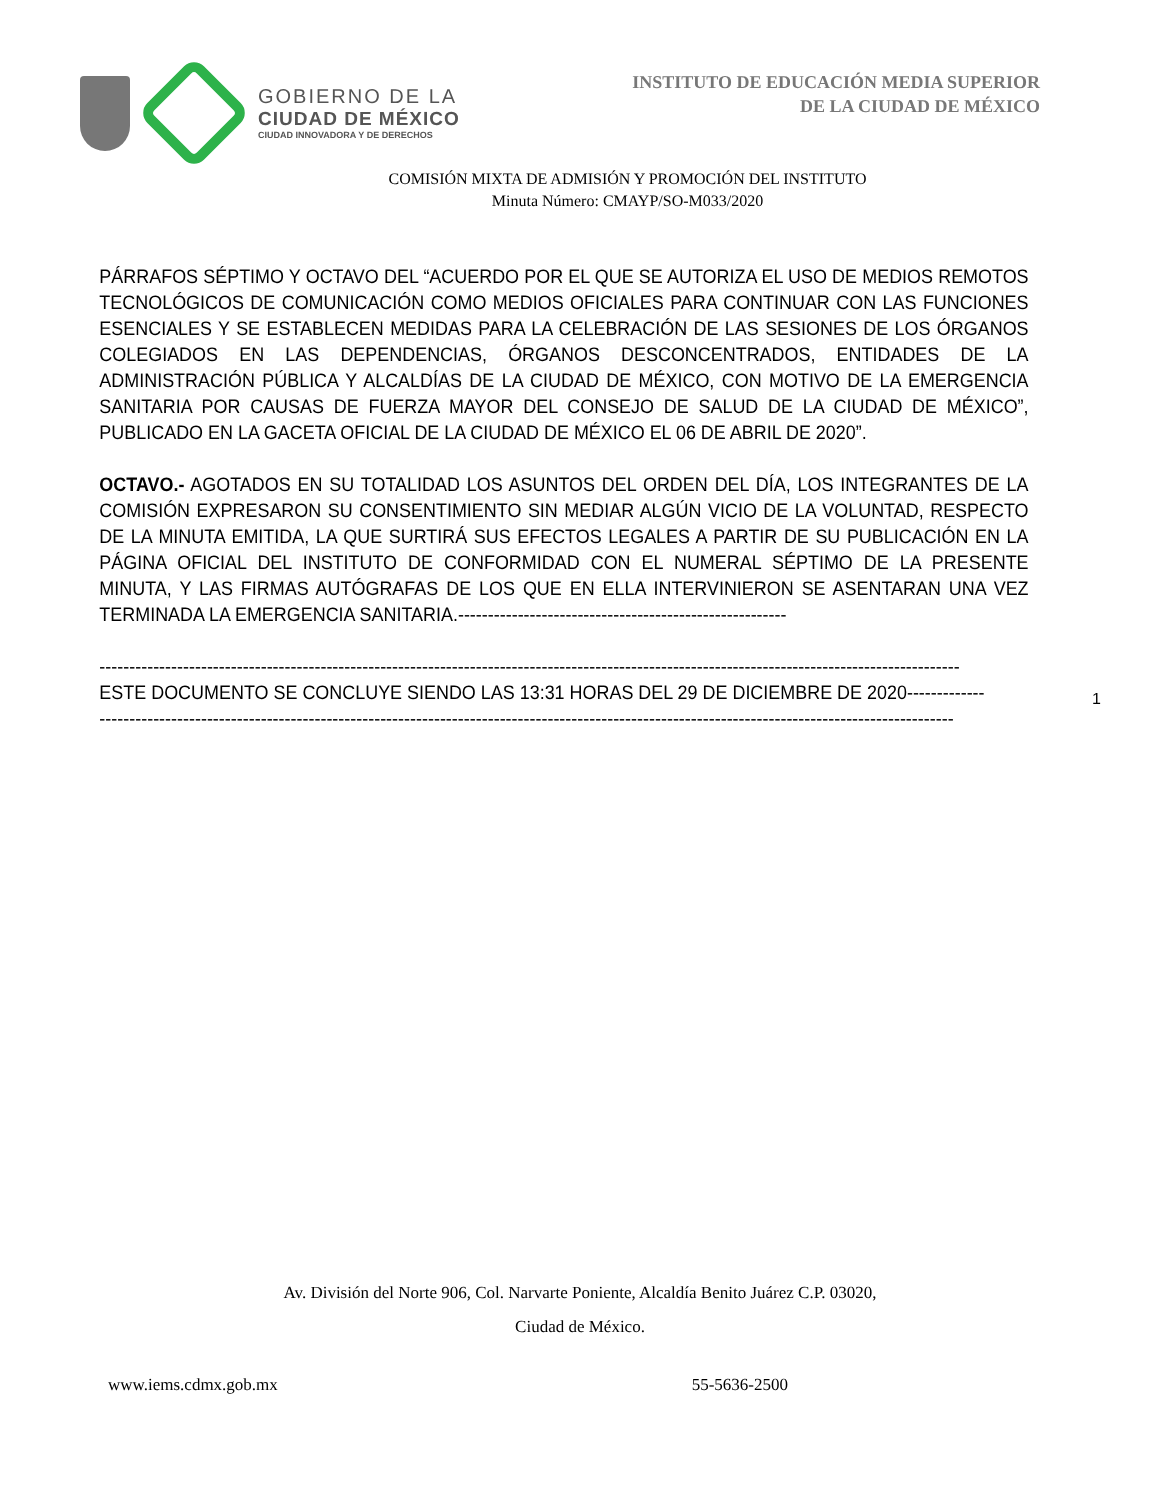GOBIERNO DE LA
CIUDAD DE MÉXICO
CIUDAD INNOVADORA Y DE DERECHOS
INSTITUTO DE EDUCACIÓN MEDIA SUPERIOR
DE LA CIUDAD DE MÉXICO
COMISIÓN MIXTA DE ADMISIÓN Y PROMOCIÓN DEL INSTITUTO
Minuta Número: CMAYP/SO-M033/2020
PÁRRAFOS SÉPTIMO Y OCTAVO DEL “ACUERDO POR EL QUE SE AUTORIZA EL USO DE MEDIOS REMOTOS TECNOLÓGICOS DE COMUNICACIÓN COMO MEDIOS OFICIALES PARA CONTINUAR CON LAS FUNCIONES ESENCIALES Y SE ESTABLECEN MEDIDAS PARA LA CELEBRACIÓN DE LAS SESIONES DE LOS ÓRGANOS COLEGIADOS EN LAS DEPENDENCIAS, ÓRGANOS DESCONCENTRADOS, ENTIDADES DE LA ADMINISTRACIÓN PÚBLICA Y ALCALDÍAS DE LA CIUDAD DE MÉXICO, CON MOTIVO DE LA EMERGENCIA SANITARIA POR CAUSAS DE FUERZA MAYOR DEL CONSEJO DE SALUD DE LA CIUDAD DE MÉXICO”, PUBLICADO EN LA GACETA OFICIAL DE LA CIUDAD DE MÉXICO EL 06 DE ABRIL DE 2020”.
OCTAVO.- AGOTADOS EN SU TOTALIDAD LOS ASUNTOS DEL ORDEN DEL DÍA, LOS INTEGRANTES DE LA COMISIÓN EXPRESARON SU CONSENTIMIENTO SIN MEDIAR ALGÚN VICIO DE LA VOLUNTAD, RESPECTO DE LA MINUTA EMITIDA, LA QUE SURTIRÁ SUS EFECTOS LEGALES A PARTIR DE SU PUBLICACIÓN EN LA PÁGINA OFICIAL DEL INSTITUTO DE CONFORMIDAD CON EL NUMERAL SÉPTIMO DE LA PRESENTE MINUTA, Y LAS FIRMAS AUTÓGRAFAS DE LOS QUE EN ELLA INTERVINIERON SE ASENTARAN UNA VEZ TERMINADA LA EMERGENCIA SANITARIA.-------------------------------------------------------
------------------------------------------------------------------------------------------------------------------------------------------------
ESTE DOCUMENTO SE CONCLUYE SIENDO LAS 13:31 HORAS DEL 29 DE DICIEMBRE DE 2020-------------
-----------------------------------------------------------------------------------------------------------------------------------------------
1
Av. División del Norte 906, Col. Narvarte Poniente, Alcaldía Benito Juárez C.P. 03020,
Ciudad de México.
www.iems.cdmx.gob.mx 55-5636-2500